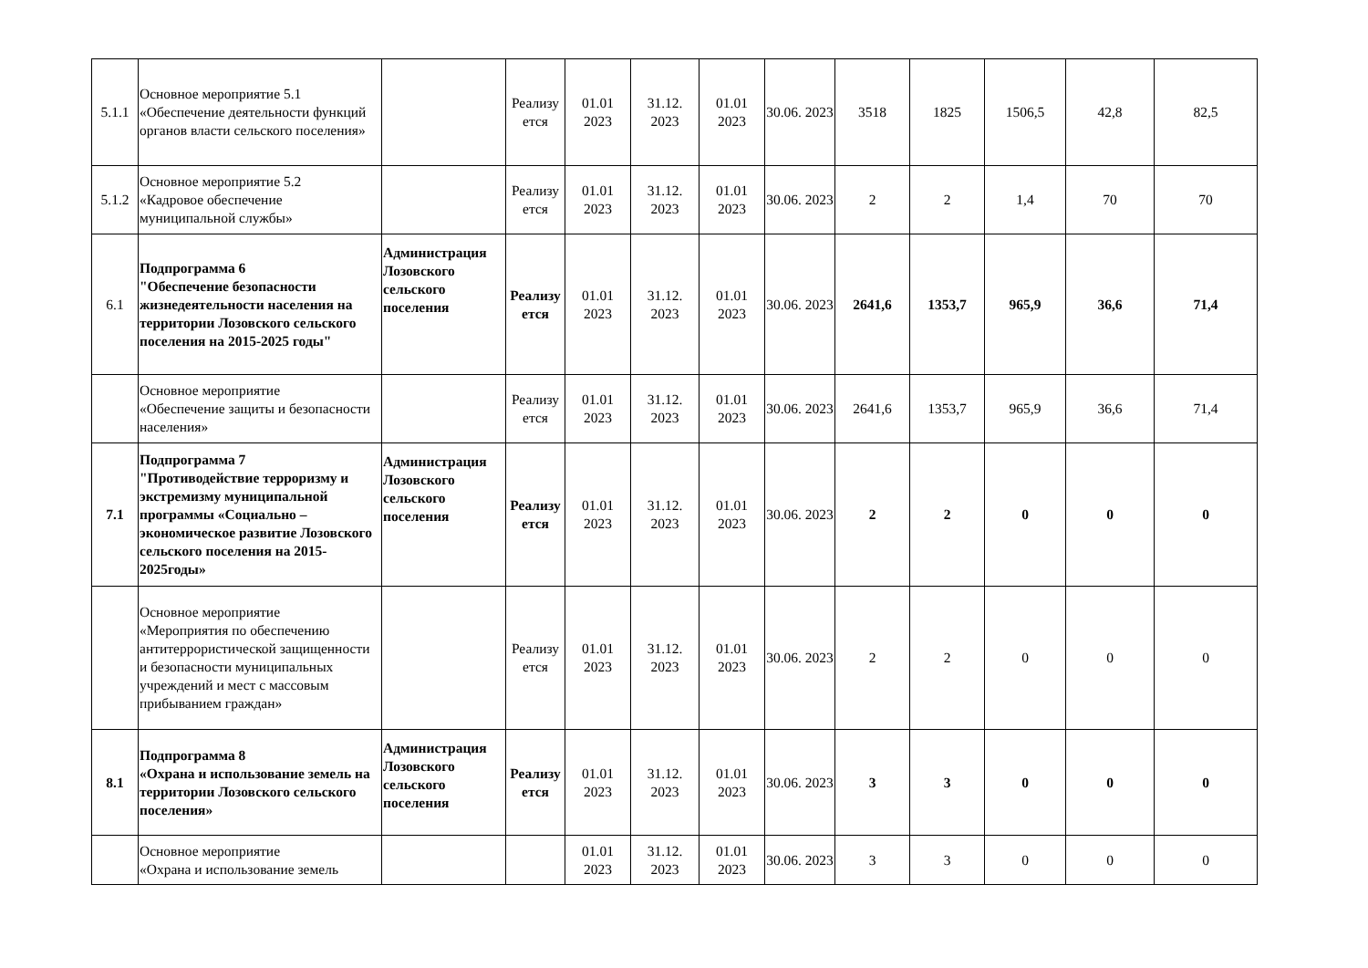| 5.1.1 | Основное мероприятие 5.1 «Обеспечение деятельности функций органов власти сельского поселения» | | Реализу ется | 01.01 2023 | 31.12. 2023 | 01.01 2023 | 30.06. 2023 | 3518 | 1825 | 1506,5 | 42,8 | 82,5 |
| 5.1.2 | Основное мероприятие 5.2 «Кадровое обеспечение муниципальной службы» | | Реализу ется | 01.01 2023 | 31.12. 2023 | 01.01 2023 | 30.06. 2023 | 2 | 2 | 1,4 | 70 | 70 |
| 6.1 | Подпрограмма 6 "Обеспечение безопасности жизнедеятельности населения на территории Лозовского сельского поселения на 2015-2025 годы" | Администрация Лозовского сельского поселения | Реализу ется | 01.01 2023 | 31.12. 2023 | 01.01 2023 | 30.06. 2023 | 2641,6 | 1353,7 | 965,9 | 36,6 | 71,4 |
| | Основное мероприятие «Обеспечение защиты и безопасности населения» | | Реализу ется | 01.01 2023 | 31.12. 2023 | 01.01 2023 | 30.06. 2023 | 2641,6 | 1353,7 | 965,9 | 36,6 | 71,4 |
| 7.1 | Подпрограмма 7 "Противодействие терроризму и экстремизму муниципальной программы «Социально – экономическое развитие Лозовского сельского поселения на 2015-2025годы» | Администрация Лозовского сельского поселения | Реализу ется | 01.01 2023 | 31.12. 2023 | 01.01 2023 | 30.06. 2023 | 2 | 2 | 0 | 0 | 0 |
| | Основное мероприятие «Мероприятия по обеспечению антитеррористической защищенности и безопасности муниципальных учреждений и мест с массовым прибыванием граждан» | | Реализу ется | 01.01 2023 | 31.12. 2023 | 01.01 2023 | 30.06. 2023 | 2 | 2 | 0 | 0 | 0 |
| 8.1 | Подпрограмма 8 «Охрана и использование земель на территории Лозовского сельского поселения» | Администрация Лозовского сельского поселения | Реализу ется | 01.01 2023 | 31.12. 2023 | 01.01 2023 | 30.06. 2023 | 3 | 3 | 0 | 0 | 0 |
| | Основное мероприятие «Охрана и использование земель | | | 01.01 2023 | 31.12. 2023 | 01.01 2023 | 30.06. 2023 | 3 | 3 | 0 | 0 | 0 |